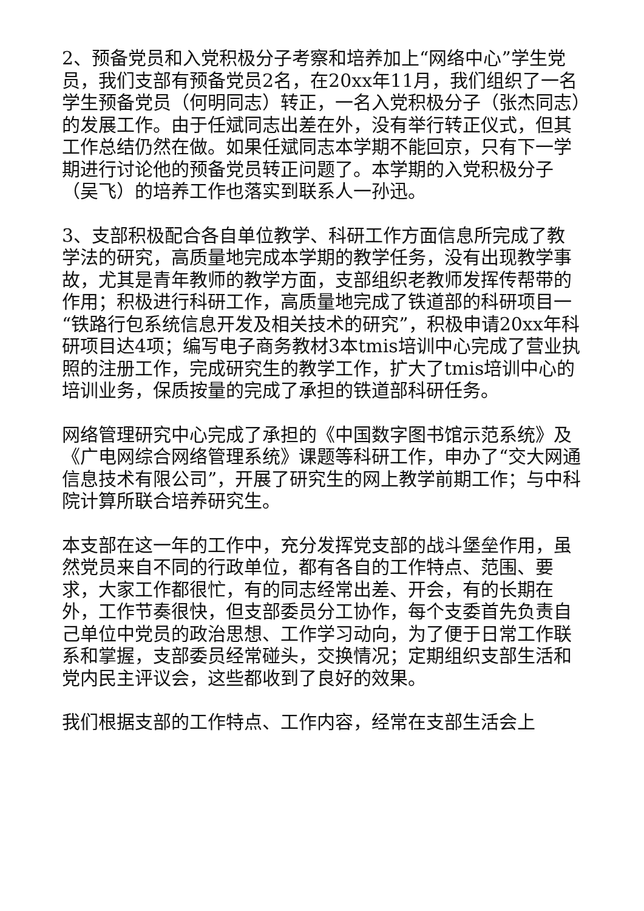2、预备党员和入党积极分子考察和培养加上“网络中心”学生党员，我们支部有预备党员2名，在20xx年11月，我们组织了一名学生预备党员（何明同志）转正，一名入党积极分子（张杰同志）的发展工作。由于任斌同志出差在外，没有举行转正仪式，但其工作总结仍然在做。如果任斌同志本学期不能回京，只有下一学期进行讨论他的预备党员转正问题了。本学期的入党积极分子（吴飞）的培养工作也落实到联系人一孙迅。
3、支部积极配合各自单位教学、科研工作方面信息所完成了教学法的研究，高质量地完成本学期的教学任务，没有出现教学事故，尤其是青年教师的教学方面，支部组织老教师发挥传帮带的作用；积极进行科研工作，高质量地完成了铁道部的科研项目一“铁路行包系统信息开发及相关技术的研究”，积极申请20xx年科研项目达4项；编写电子商务教材3本tmis培训中心完成了营业执照的注册工作，完成研究生的教学工作，扩大了tmis培训中心的培训业务，保质按量的完成了承担的铁道部科研任务。
网络管理研究中心完成了承担的《中国数字图书馆示范系统》及《广电网综合网络管理系统》课题等科研工作，申办了“交大网通信息技术有限公司”，开展了研究生的网上教学前期工作；与中科院计算所联合培养研究生。
本支部在这一年的工作中，充分发挥党支部的战斗堡垒作用，虽然党员来自不同的行政单位，都有各自的工作特点、范围、要求，大家工作都很忙，有的同志经常出差、开会，有的长期在外，工作节奏很快，但支部委员分工协作，每个支委首先负责自己单位中党员的政治思想、工作学习动向，为了便于日常工作联系和掌握，支部委员经常碰头，交换情况；定期组织支部生活和党内民主评议会，这些都收到了良好的效果。
我们根据支部的工作特点、工作内容，经常在支部生活会上